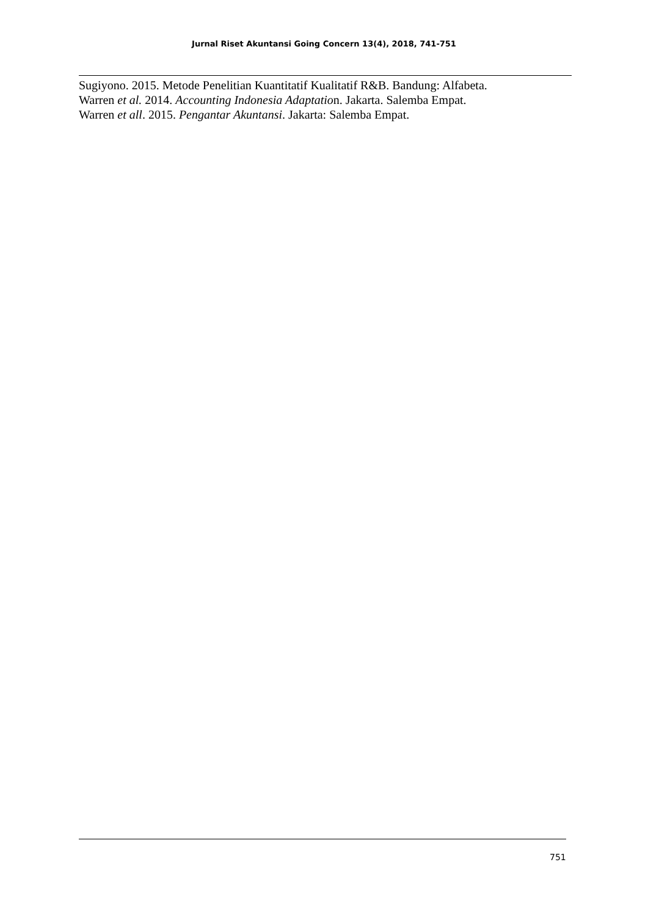Jurnal Riset Akuntansi Going Concern 13(4), 2018, 741-751
Sugiyono. 2015. Metode Penelitian Kuantitatif Kualitatif R&B. Bandung: Alfabeta.
Warren et al. 2014. Accounting Indonesia Adaptation. Jakarta. Salemba Empat.
Warren et all. 2015. Pengantar Akuntansi. Jakarta: Salemba Empat.
751